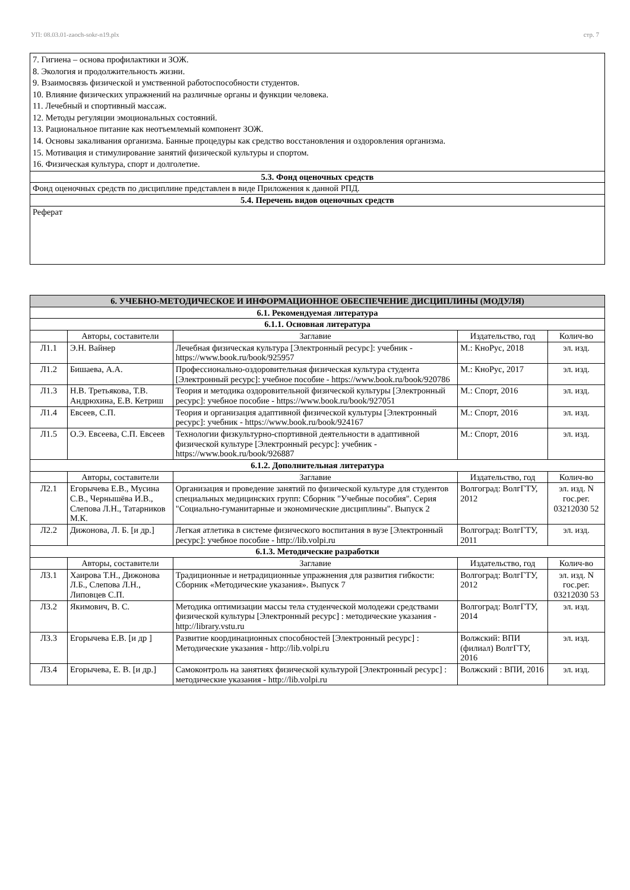УП: 08.03.01-zaoch-sokr-n19.plx стр. 7
| 7. Гигиена – основа профилактики и ЗОЖ. 8. Экология и продолжительность жизни. 9. Взаимосвязь физической и умственной работоспособности студентов. 10. Влияние физических упражнений на различные органы и функции человека. 11. Лечебный и спортивный массаж. 12. Методы регуляции эмоциональных состояний. 13. Рациональное питание как неотъемлемый компонент ЗОЖ. 14. Основы закаливания организма. Банные процедуры как средство восстановления и оздоровления организма. 15. Мотивация и стимулирование занятий физической культуры и спортом. 16. Физическая культура, спорт и долголетие. |
| 5.3. Фонд оценочных средств |
| Фонд оценочных средств по дисциплине представлен в виде Приложения к данной РПД. |
| 5.4. Перечень видов оценочных средств |
| Реферат |
| 6. УЧЕБНО-МЕТОДИЧЕСКОЕ И ИНФОРМАЦИОННОЕ ОБЕСПЕЧЕНИЕ ДИСЦИПЛИНЫ (МОДУЛЯ) | | | | |
| 6.1. Рекомендуемая литература | | | | |
| 6.1.1. Основная литература | | | | |
| | Авторы, составители | Заглавие | Издательство, год | Колич-во |
| Л1.1 | Э.Н. Вайнер | Лечебная физическая культура [Электронный ресурс]: учебник - https://www.book.ru/book/925957 | М.: КноРус, 2018 | эл. изд. |
| Л1.2 | Бишаева, А.А. | Профессионально-оздоровительная физическая культура студента [Электронный ресурс]: учебное пособие - https://www.book.ru/book/920786 | М.: КноРус, 2017 | эл. изд. |
| Л1.3 | Н.В. Третьякова, Т.В. Андрюхина, Е.В. Кетриш | Теория и методика оздоровительной физической культуры [Электронный ресурс]: учебное пособие - https://www.book.ru/book/927051 | М.: Спорт, 2016 | эл. изд. |
| Л1.4 | Евсеев, С.П. | Теория и организация адаптивной физической культуры [Электронный ресурс]: учебник - https://www.book.ru/book/924167 | М.: Спорт, 2016 | эл. изд. |
| Л1.5 | О.Э. Евсеева, С.П. Евсеев | Технологии физкультурно-спортивной деятельности в адаптивной физической культуре [Электронный ресурс]: учебник - https://www.book.ru/book/926887 | М.: Спорт, 2016 | эл. изд. |
| 6.1.2. Дополнительная литература | | | | |
| | Авторы, составители | Заглавие | Издательство, год | Колич-во |
| Л2.1 | Егорычева Е.В., Мусина С.В., Чернышёва И.В., Слепова Л.Н., Татарников М.К. | Организация и проведение занятий по физической культуре для студентов специальных медицинских групп: Сборник "Учебные пособия". Серия "Социально-гуманитарные и экономические дисциплины". Выпуск 2 | Волгоград: ВолгГТУ, 2012 | эл. изд. N гос.рег. 03212030 52 |
| Л2.2 | Дижонова, Л. Б. [и др.] | Легкая атлетика в системе физического воспитания в вузе [Электронный ресурс]: учебное пособие - http://lib.volpi.ru | Волгоград: ВолгГТУ, 2011 | эл. изд. |
| 6.1.3. Методические разработки | | | | |
| | Авторы, составители | Заглавие | Издательство, год | Колич-во |
| Л3.1 | Хаирова Т.Н., Дижонова Л.Б., Слепова Л.Н., Липовцев С.П. | Традиционные и нетрадиционные упражнения для развития гибкости: Сборник «Методические указания». Выпуск 7 | Волгоград: ВолгГТУ, 2012 | эл. изд. N гос.рег. 03212030 53 |
| Л3.2 | Якимович, В. С. | Методика оптимизации массы тела студенческой молодежи средствами физической культуры [Электронный ресурс] : методические указания - http://library.vstu.ru | Волгоград: ВолгГТУ, 2014 | эл. изд. |
| Л3.3 | Егорычева Е.В. [и др ] | Развитие координационных способностей [Электронный ресурс] : Методические указания - http://lib.volpi.ru | Волжский: ВПИ (филиал) ВолгГТУ, 2016 | эл. изд. |
| Л3.4 | Егорычева, Е. В. [и др.] | Самоконтроль на занятиях физической культурой [Электронный ресурс] : методические указания - http://lib.volpi.ru | Волжский : ВПИ, 2016 | эл. изд. |